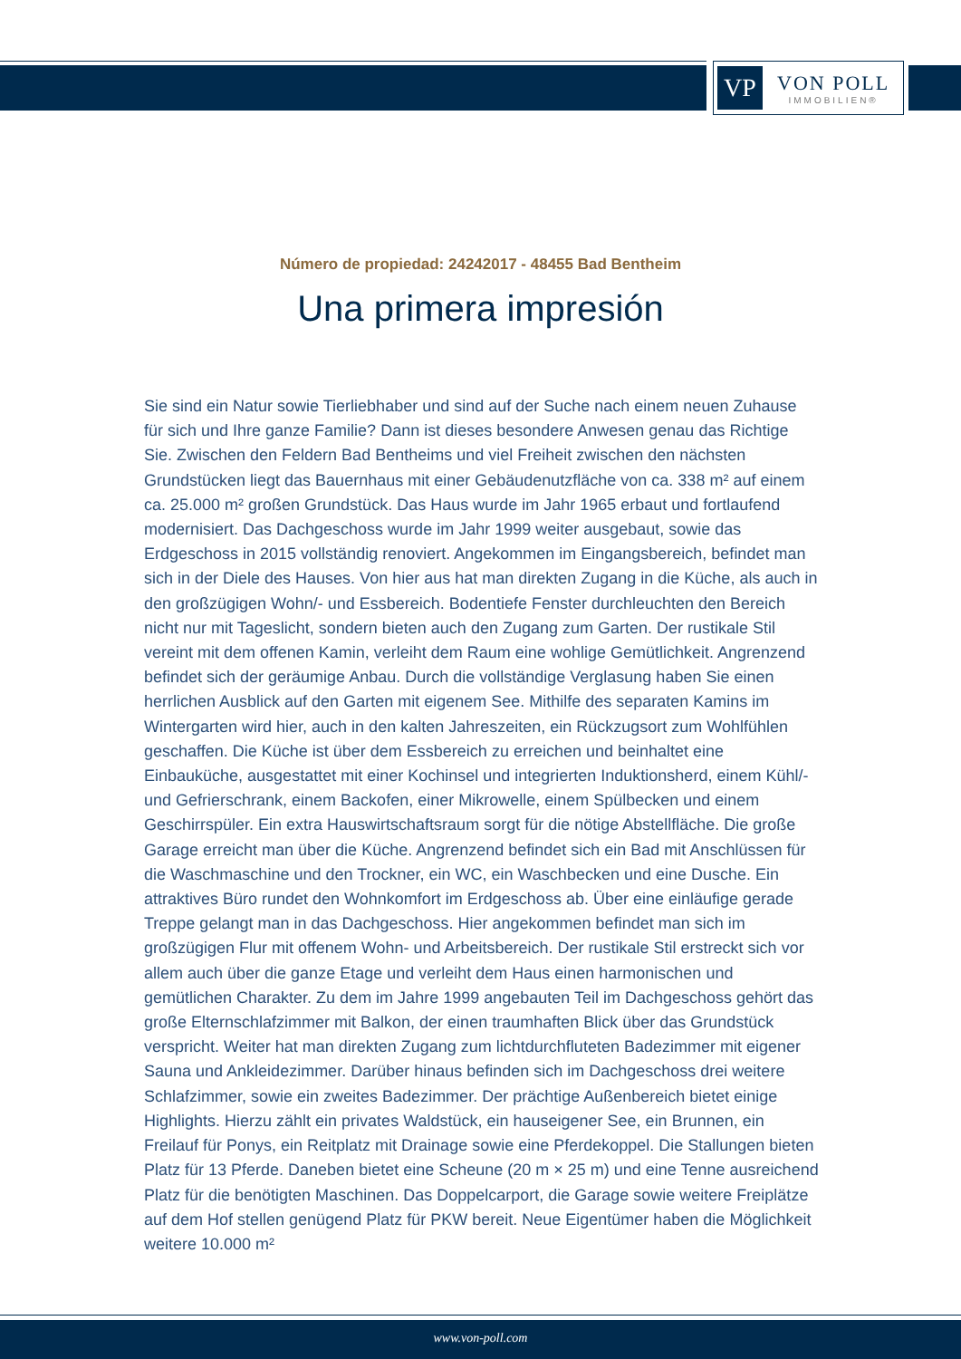VP
VON POLL
IMMOBILIEN®
Número de propiedad: 24242017 - 48455 Bad Bentheim
Una primera impresión
Sie sind ein Natur sowie Tierliebhaber und sind auf der Suche nach einem neuen Zuhause für sich und Ihre ganze Familie? Dann ist dieses besondere Anwesen genau das Richtige Sie. Zwischen den Feldern Bad Bentheims und viel Freiheit zwischen den nächsten Grundstücken liegt das Bauernhaus mit einer Gebäudenutzfläche von ca. 338 m² auf einem ca. 25.000 m² großen Grundstück. Das Haus wurde im Jahr 1965 erbaut und fortlaufend modernisiert. Das Dachgeschoss wurde im Jahr 1999 weiter ausgebaut, sowie das Erdgeschoss in 2015 vollständig renoviert. Angekommen im Eingangsbereich, befindet man sich in der Diele des Hauses. Von hier aus hat man direkten Zugang in die Küche, als auch in den großzügigen Wohn/- und Essbereich. Bodentiefe Fenster durchleuchten den Bereich nicht nur mit Tageslicht, sondern bieten auch den Zugang zum Garten. Der rustikale Stil vereint mit dem offenen Kamin, verleiht dem Raum eine wohlige Gemütlichkeit. Angrenzend befindet sich der geräumige Anbau. Durch die vollständige Verglasung haben Sie einen herrlichen Ausblick auf den Garten mit eigenem See. Mithilfe des separaten Kamins im Wintergarten wird hier, auch in den kalten Jahreszeiten, ein Rückzugsort zum Wohlfühlen geschaffen. Die Küche ist über dem Essbereich zu erreichen und beinhaltet eine Einbauküche, ausgestattet mit einer Kochinsel und integrierten Induktionsherd, einem Kühl/- und Gefrierschrank, einem Backofen, einer Mikrowelle, einem Spülbecken und einem Geschirrspüler. Ein extra Hauswirtschaftsraum sorgt für die nötige Abstellfläche. Die große Garage erreicht man über die Küche. Angrenzend befindet sich ein Bad mit Anschlüssen für die Waschmaschine und den Trockner, ein WC, ein Waschbecken und eine Dusche. Ein attraktives Büro rundet den Wohnkomfort im Erdgeschoss ab. Über eine einläufige gerade Treppe gelangt man in das Dachgeschoss. Hier angekommen befindet man sich im großzügigen Flur mit offenem Wohn- und Arbeitsbereich. Der rustikale Stil erstreckt sich vor allem auch über die ganze Etage und verleiht dem Haus einen harmonischen und gemütlichen Charakter. Zu dem im Jahre 1999 angebauten Teil im Dachgeschoss gehört das große Elternschlafzimmer mit Balkon, der einen traumhaften Blick über das Grundstück verspricht. Weiter hat man direkten Zugang zum lichtdurchfluteten Badezimmer mit eigener Sauna und Ankleidezimmer. Darüber hinaus befinden sich im Dachgeschoss drei weitere Schlafzimmer, sowie ein zweites Badezimmer. Der prächtige Außenbereich bietet einige Highlights. Hierzu zählt ein privates Waldstück, ein hauseigener See, ein Brunnen, ein Freilauf für Ponys, ein Reitplatz mit Drainage sowie eine Pferdekoppel. Die Stallungen bieten Platz für 13 Pferde. Daneben bietet eine Scheune (20 m × 25 m) und eine Tenne ausreichend Platz für die benötigten Maschinen. Das Doppelcarport, die Garage sowie weitere Freiplätze auf dem Hof stellen genügend Platz für PKW bereit. Neue Eigentümer haben die Möglichkeit weitere 10.000 m²
www.von-poll.com